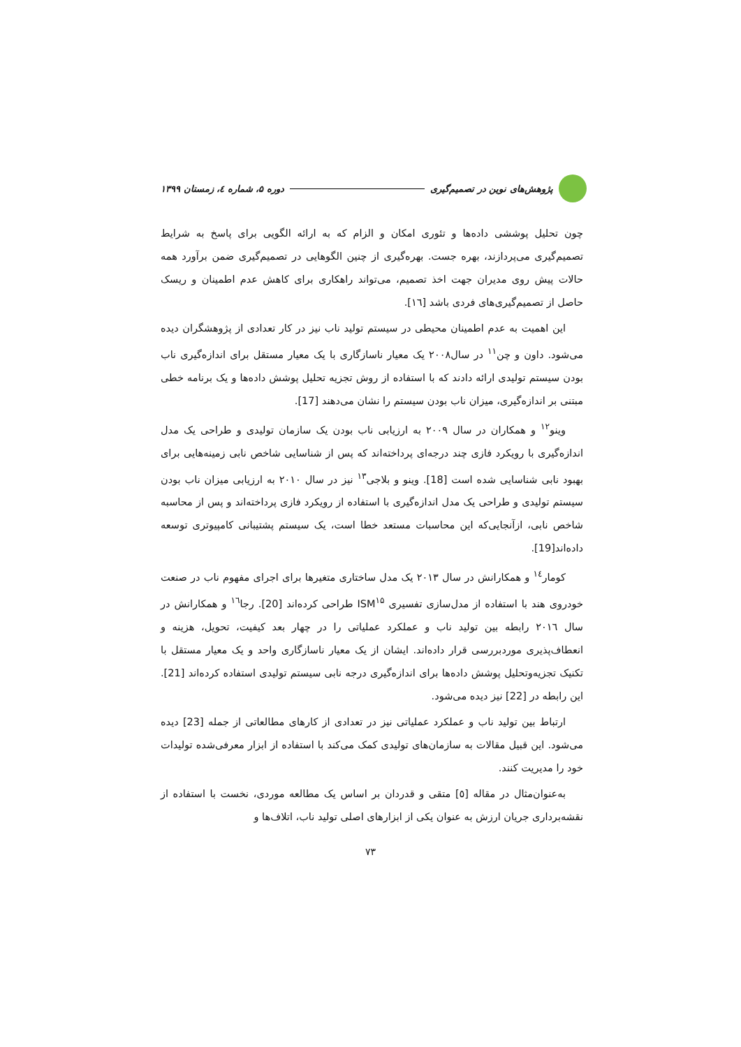پژوهش‌های نوین در تصمیم‌گیری دوره ۵، شماره ٤، زمستان ۱۳۹۹
چون تحلیل پوششی داده‌ها و تئوری امکان و الزام که به ارائه الگویی برای پاسخ به شرایط تصمیم‌گیری می‌پردازند، بهره جست. بهره‌گیری از چنین الگوهایی در تصمیم‌گیری ضمن برآورد همه حالات پیش روی مدیران جهت اخذ تصمیم، می‌تواند راهکاری برای کاهش عدم اطمینان و ریسک حاصل از تصمیم‌گیری‌های فردی باشد [١٦].
این اهمیت به عدم اطمینان محیطی در سیستم تولید ناب نیز در کار تعدادی از پژوهشگران دیده می‌شود. داون و چن<sup>۱۱</sup> در سال۲۰۰۸ یک معیار ناسازگاری با یک معیار مستقل برای اندازه‌گیری ناب بودن سیستم تولیدی ارائه دادند که با استفاده از روش تجزیه تحلیل پوشش داده‌ها و یک برنامه خطی مبتنی بر اندازه‌گیری، میزان ناب بودن سیستم را نشان می‌دهند [17].
وینو<sup>۱۲</sup> و همکاران در سال ۲۰۰۹ به ارزیابی ناب بودن یک سازمان تولیدی و طراحی یک مدل اندازه‌گیری با رویکرد فازی چند درجه‌ای پرداخته‌اند که پس از شناسایی شاخص نابی زمینه‌هایی برای بهبود نابی شناسایی شده است [18]. وینو و بلاجی<sup>۱۳</sup> نیز در سال ۲۰۱۰ به ارزیابی میزان ناب بودن سیستم تولیدی و طراحی یک مدل اندازه‌گیری با استفاده از رویکرد فازی پرداخته‌اند و پس از محاسبه شاخص نابی، ازآنجایی‌که این محاسبات مستعد خطا است، یک سیستم پشتیبانی کامپیوتری توسعه داده‌اند[19].
کومار<sup>۱٤</sup> و همکارانش در سال ۲۰۱۳ یک مدل ساختاری متغیرها برای اجرای مفهوم ناب در صنعت خودروی هند با استفاده از مدل‌سازی تفسیری ISM<sup>۱۵</sup> طراحی کرده‌اند [20]. رجا<sup>۱٦</sup> و همکارانش در سال ۲۰۱٦ رابطه بین تولید ناب و عملکرد عملیاتی را در چهار بعد کیفیت، تحویل، هزینه و انعطاف‌پذیری موردبررسی قرار داده‌اند. ایشان از یک معیار ناسازگاری واحد و یک معیار مستقل با تکنیک تجزیه‌وتحلیل پوشش داده‌ها برای اندازه‌گیری درجه نابی سیستم تولیدی استفاده کرده‌اند [21]. این رابطه در [22] نیز دیده می‌شود.
ارتباط بین تولید ناب و عملکرد عملیاتی نیز در تعدادی از کارهای مطالعاتی از جمله [23] دیده می‌شود. این قبیل مقالات به سازمان‌های تولیدی کمک می‌کند با استفاده از ابزار معرفی‌شده تولیدات خود را مدیریت کنند.
به‌عنوان‌مثال در مقاله [٥] متقی و قدردان بر اساس یک مطالعه موردی، نخست با استفاده از نقشه‌برداری جریان ارزش به عنوان یکی از ابزارهای اصلی تولید ناب، اتلاف‌ها و
۷۳